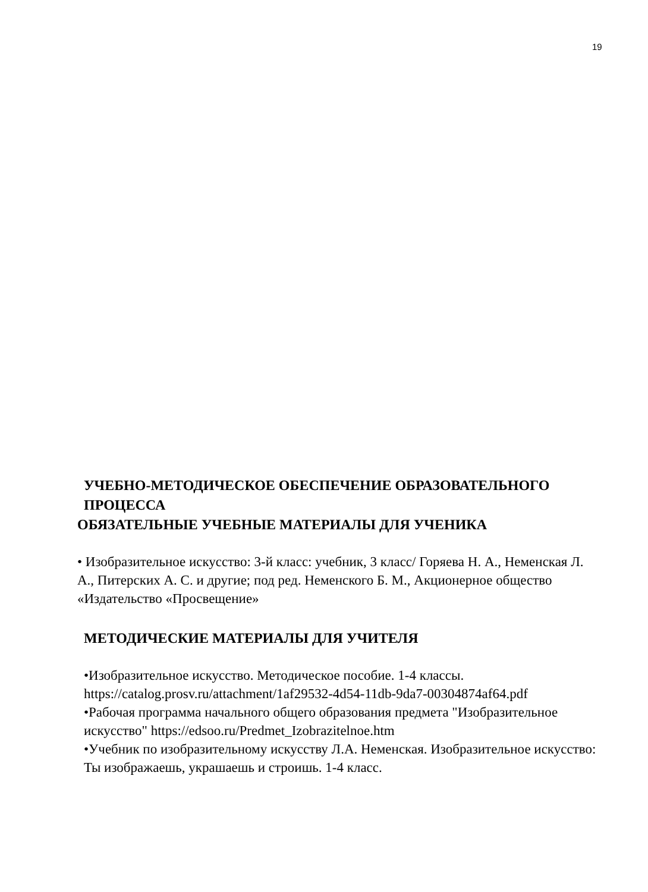19
УЧЕБНО-МЕТОДИЧЕСКОЕ ОБЕСПЕЧЕНИЕ ОБРАЗОВАТЕЛЬНОГО ПРОЦЕССА
ОБЯЗАТЕЛЬНЫЕ УЧЕБНЫЕ МАТЕРИАЛЫ ДЛЯ УЧЕНИКА
• Изобразительное искусство: 3-й класс: учебник, 3 класс/ Горяева Н. А., Неменская Л. А., Питерских А. С. и другие; под ред. Неменского Б. М., Акционерное общество «Издательство «Просвещение»
МЕТОДИЧЕСКИЕ МАТЕРИАЛЫ ДЛЯ УЧИТЕЛЯ
•Изобразительное искусство. Методическое пособие. 1-4 классы. https://catalog.prosv.ru/attachment/1af29532-4d54-11db-9da7-00304874af64.pdf
•Рабочая программа начального общего образования предмета "Изобразительное искусство" https://edsoo.ru/Predmet_Izobrazitelnoe.htm
•Учебник по изобразительному искусству Л.А. Неменская. Изобразительное искусство: Ты изображаешь, украшаешь и строишь. 1-4 класс.